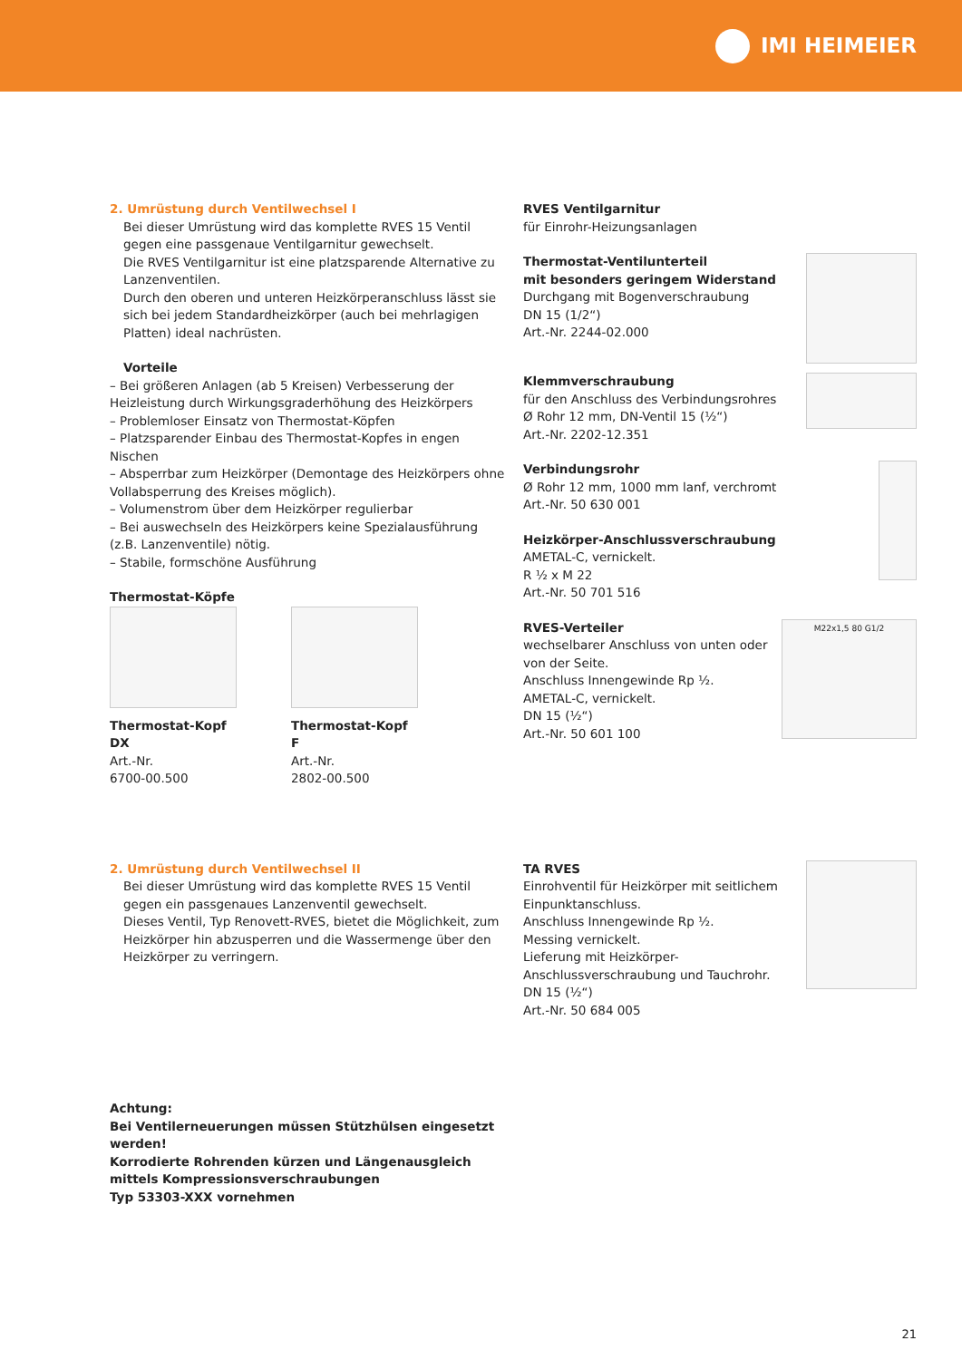IMI HEIMEIER
2. Umrüstung durch Ventilwechsel I
Bei dieser Umrüstung wird das komplette RVES 15 Ventil gegen eine passgenaue Ventilgarnitur gewechselt.
Die RVES Ventilgarnitur ist eine platzsparende Alternative zu Lanzenventilen.
Durch den oberen und unteren Heizkörperanschluss lässt sie sich bei jedem Standardheizkörper (auch bei mehrlagigen Platten) ideal nachrüsten.
Vorteile
– Bei größeren Anlagen (ab 5 Kreisen) Verbesserung der Heizleistung durch Wirkungsgraderhöhung des Heizkörpers
– Problemloser Einsatz von Thermostat-Köpfen
– Platzsparender Einbau des Thermostat-Kopfes in engen Nischen
– Absperrbar zum Heizkörper (Demontage des Heizkörpers ohne Vollabsperrung des Kreises möglich).
– Volumenstrom über dem Heizkörper regulierbar
– Bei auswechseln des Heizkörpers keine Spezialausführung (z.B. Lanzenventile) nötig.
– Stabile, formschöne Ausführung
Thermostat-Köpfe
Thermostat-Kopf DX
Art.-Nr.
6700-00.500
Thermostat-Kopf F
Art.-Nr.
2802-00.500
RVES Ventilgarnitur
für Einrohr-Heizungsanlagen
Thermostat-Ventilunterteil
mit besonders geringem Widerstand
Durchgang mit Bogenverschraubung
DN 15 (1/2“)
Art.-Nr. 2244-02.000
Klemmverschraubung
für den Anschluss des Verbindungsrohres
Ø Rohr 12 mm, DN-Ventil 15 (½“)
Art.-Nr. 2202-12.351
Verbindungsrohr
Ø Rohr 12 mm, 1000 mm lanf, verchromt
Art.-Nr. 50 630 001
Heizkörper-Anschlussverschraubung
AMETAL-C, vernickelt.
R ½ x M 22
Art.-Nr. 50 701 516
RVES-Verteiler
wechselbarer Anschluss von unten oder von der Seite.
Anschluss Innengewinde Rp ½.
AMETAL-C, vernickelt.
DN 15 (½“)
Art.-Nr. 50 601 100
M22x1,5 80 G1/2
2. Umrüstung durch Ventilwechsel II
Bei dieser Umrüstung wird das komplette RVES 15 Ventil gegen ein passgenaues Lanzenventil gewechselt.
Dieses Ventil, Typ Renovett-RVES, bietet die Möglichkeit, zum Heizkörper hin abzusperren und die Wassermenge über den Heizkörper zu verringern.
TA RVES
Einrohventil für Heizkörper mit seitlichem Einpunktanschluss.
Anschluss Innengewinde Rp ½.
Messing vernickelt.
Lieferung mit Heizkörper-Anschlussverschraubung und Tauchrohr.
DN 15 (½“)
Art.-Nr. 50 684 005
Achtung:
Bei Ventilerneuerungen müssen Stützhülsen eingesetzt werden!
Korrodierte Rohrenden kürzen und Längenausgleich mittels Kompressionsverschraubungen
Typ 53303-XXX vornehmen
21